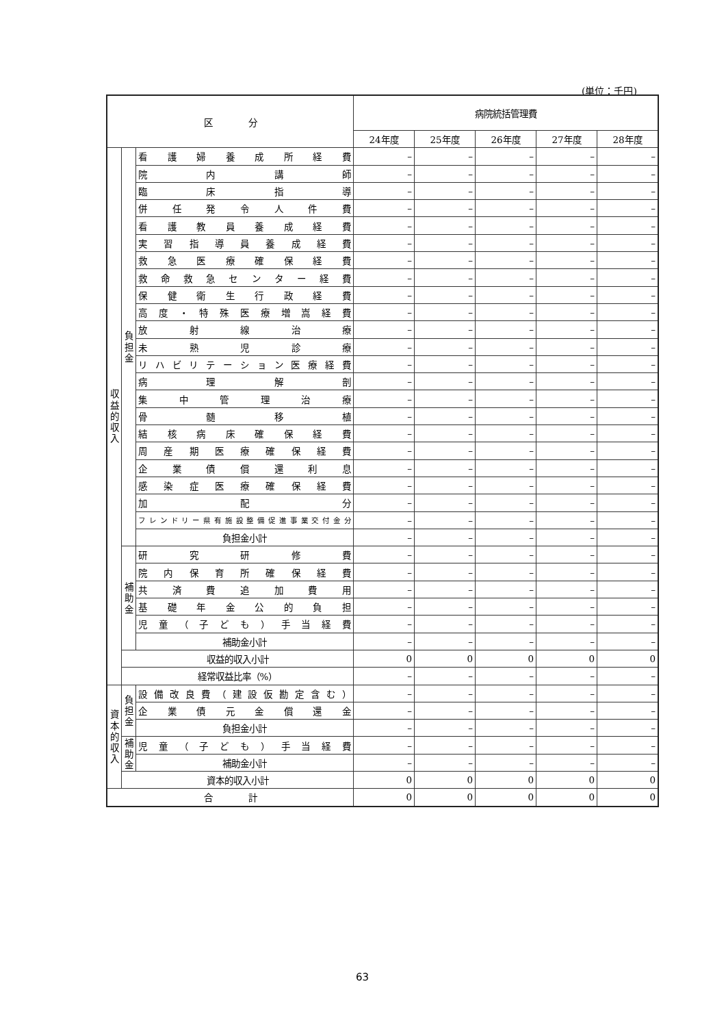(単位：千円)
| 区 分 | | | 病院統括管理費 | | | | |
| --- | --- | --- | --- | --- | --- | --- | --- |
| | | | 24年度 | 25年度 | 26年度 | 27年度 | 28年度 |
| 収益的収入 | 負担金 | 看護婦養成所経費 | – | – | – | – | – |
| | | 院内講師 | – | – | – | – | – |
| | | 臨床指導 | – | – | – | – | – |
| | | 併任発令人件費 | – | – | – | – | – |
| | | 看護教員養成経費 | – | – | – | – | – |
| | | 実習指導員養成経費 | – | – | – | – | – |
| | | 救急医療確保経費 | – | – | – | – | – |
| | | 救命救急センター経費 | – | – | – | – | – |
| | | 保健衛生行政経費 | – | – | – | – | – |
| | | 高度・特殊医療増嵩経費 | – | – | – | – | – |
| | | 放射線治療 | – | – | – | – | – |
| | | 未熟児診療 | – | – | – | – | – |
| | | リハビリテーション医療経費 | – | – | – | – | – |
| | | 病理解剖 | – | – | – | – | – |
| | | 集中管理治療 | – | – | – | – | – |
| | | 骨髄移植 | – | – | – | – | – |
| | | 結核病床確保経費 | – | – | – | – | – |
| | | 周産期医療確保経費 | – | – | – | – | – |
| | | 企業債償還利息 | – | – | – | – | – |
| | | 感染症医療確保経費 | – | – | – | – | – |
| | | 加配分 | – | – | – | – | – |
| | | フレンドリー県有施設整備促進事業交付金分 | – | – | – | – | – |
| | | 負担金小計 | – | – | – | – | – |
| | 補助金 | 研究研修費 | – | – | – | – | – |
| | | 院内保育所確保経費 | – | – | – | – | – |
| | | 共済費追加費用 | – | – | – | – | – |
| | | 基礎年金公的負担 | – | – | – | – | – |
| | | 児童（子ども）手当経費 | – | – | – | – | – |
| | | 補助金小計 | – | – | – | – | – |
| | 収益的収入小計 | | 0 | 0 | 0 | 0 | 0 |
| | 経常収益比率（%） | | – | – | – | – | – |
| 資本的収入 | 負担金 | 設備改良費（建設仮勘定含む） | – | – | – | – | – |
| | | 企業債元金償還金 | – | – | – | – | – |
| | | 負担金小計 | – | – | – | – | – |
| | 補助金 | 児童（子ども）手当経費 | – | – | – | – | – |
| | | 補助金小計 | – | – | – | – | – |
| | 資本的収入小計 | | 0 | 0 | 0 | 0 | 0 |
| 合 計 | | | 0 | 0 | 0 | 0 | 0 |
63